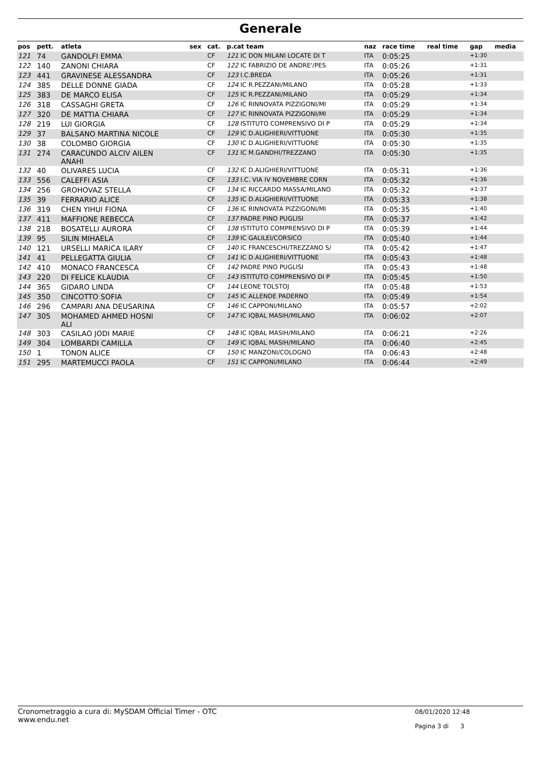Generale
| pos | pett. | atleta | sex | cat. | p.cat team | naz | race time | real time | gap | media |
| --- | --- | --- | --- | --- | --- | --- | --- | --- | --- | --- |
| 121 | 74 | GANDOLFI EMMA | | CF | 121 IC DON MILANI LOCATE DI T | ITA | 0:05:25 | | +1:30 | |
| 122 | 140 | ZANONI CHIARA | | CF | 122 IC FABRIZIO DE ANDRE'/PES | ITA | 0:05:26 | | +1:31 | |
| 123 | 441 | GRAVINESE ALESSANDRA | | CF | 123 I.C.BREDA | ITA | 0:05:26 | | +1:31 | |
| 124 | 385 | DELLE DONNE GIADA | | CF | 124 IC R.PEZZANI/MILANO | ITA | 0:05:28 | | +1:33 | |
| 125 | 383 | DE MARCO ELISA | | CF | 125 IC R.PEZZANI/MILANO | ITA | 0:05:29 | | +1:34 | |
| 126 | 318 | CASSAGHI GRETA | | CF | 126 IC RINNOVATA PIZZIGONI/MI | ITA | 0:05:29 | | +1:34 | |
| 127 | 320 | DE MATTIA CHIARA | | CF | 127 IC RINNOVATA PIZZIGONI/MI | ITA | 0:05:29 | | +1:34 | |
| 128 | 219 | LUI GIORGIA | | CF | 128 ISTITUTO COMPRENSIVO DI P | ITA | 0:05:29 | | +1:34 | |
| 129 | 37 | BALSANO MARTINA NICOLE | | CF | 129 IC D.ALIGHIERI/VITTUONE | ITA | 0:05:30 | | +1:35 | |
| 130 | 38 | COLOMBO GIORGIA | | CF | 130 IC D.ALIGHIERI/VITTUONE | ITA | 0:05:30 | | +1:35 | |
| 131 | 274 | CARACUNDO ALCIV AILEN ANAHI | | CF | 131 IC M.GANDHI/TREZZANO | ITA | 0:05:30 | | +1:35 | |
| 132 | 40 | OLIVARES LUCIA | | CF | 132 IC D.ALIGHIERI/VITTUONE | ITA | 0:05:31 | | +1:36 | |
| 133 | 556 | CALEFFI ASIA | | CF | 133 I.C. VIA IV NOVEMBRE CORN | ITA | 0:05:32 | | +1:36 | |
| 134 | 256 | GROHOVAZ STELLA | | CF | 134 IC RICCARDO MASSA/MILANO | ITA | 0:05:32 | | +1:37 | |
| 135 | 39 | FERRARIO ALICE | | CF | 135 IC D.ALIGHIERI/VITTUONE | ITA | 0:05:33 | | +1:38 | |
| 136 | 319 | CHEN YIHUI FIONA | | CF | 136 IC RINNOVATA PIZZIGONI/MI | ITA | 0:05:35 | | +1:40 | |
| 137 | 411 | MAFFIONE REBECCA | | CF | 137 PADRE PINO PUGLISI | ITA | 0:05:37 | | +1:42 | |
| 138 | 218 | BOSATELLI AURORA | | CF | 138 ISTITUTO COMPRENSIVO DI P | ITA | 0:05:39 | | +1:44 | |
| 139 | 95 | SILIN MIHAELA | | CF | 139 IC GALILEI/CORSICO | ITA | 0:05:40 | | +1:44 | |
| 140 | 121 | URSELLI MARICA ILARY | | CF | 140 IC FRANCESCHI/TREZZANO S/ | ITA | 0:05:42 | | +1:47 | |
| 141 | 41 | PELLEGATTA GIULIA | | CF | 141 IC D.ALIGHIERI/VITTUONE | ITA | 0:05:43 | | +1:48 | |
| 142 | 410 | MONACO FRANCESCA | | CF | 142 PADRE PINO PUGLISI | ITA | 0:05:43 | | +1:48 | |
| 143 | 220 | DI FELICE KLAUDIA | | CF | 143 ISTITUTO COMPRENSIVO DI P | ITA | 0:05:45 | | +1:50 | |
| 144 | 365 | GIDARO LINDA | | CF | 144 LEONE TOLSTOJ | ITA | 0:05:48 | | +1:53 | |
| 145 | 350 | CINCOTTO SOFIA | | CF | 145 IC ALLENDE PADERNO | ITA | 0:05:49 | | +1:54 | |
| 146 | 296 | CAMPARI ANA DEUSARINA | | CF | 146 IC CAPPONI/MILANO | ITA | 0:05:57 | | +2:02 | |
| 147 | 305 | MOHAMED AHMED HOSNI ALI | | CF | 147 IC IQBAL MASIH/MILANO | ITA | 0:06:02 | | +2:07 | |
| 148 | 303 | CASILAO JODI MARIE | | CF | 148 IC IQBAL MASIH/MILANO | ITA | 0:06:21 | | +2:26 | |
| 149 | 304 | LOMBARDI CAMILLA | | CF | 149 IC IQBAL MASIH/MILANO | ITA | 0:06:40 | | +2:45 | |
| 150 | 1 | TONON ALICE | | CF | 150 IC MANZONI/COLOGNO | ITA | 0:06:43 | | +2:48 | |
| 151 | 295 | MARTEMUCCI PAOLA | | CF | 151 IC CAPPONI/MILANO | ITA | 0:06:44 | | +2:49 | |
Cronometraggio a cura di: MySDAM Official Timer - OTC
www.endu.net
08/01/2020 12:48
Pagina 3 di 3